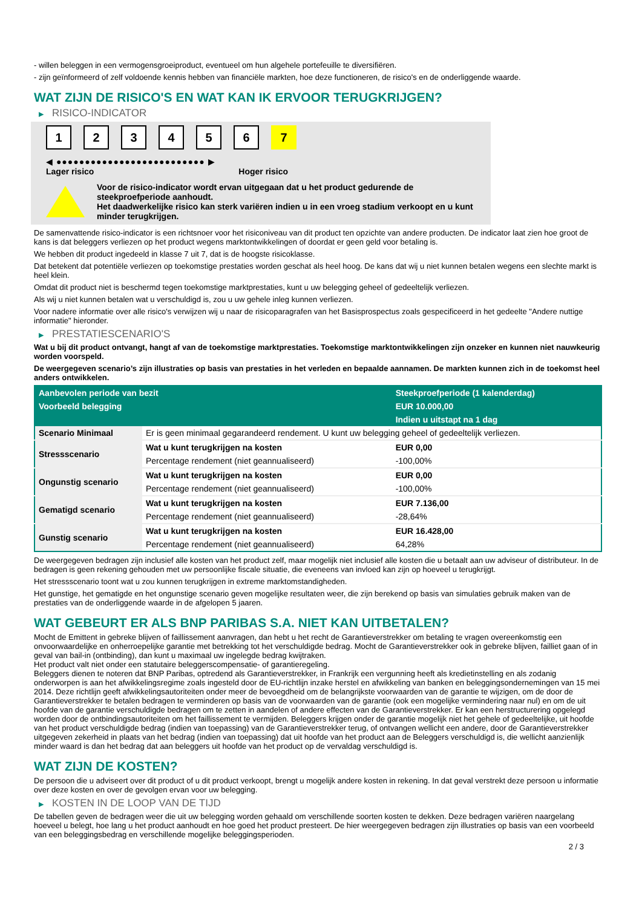- willen beleggen in een vermogensgroeiproduct, eventueel om hun algehele portefeuille te diversifiëren.
- zijn geïnformeerd of zelf voldoende kennis hebben van financiële markten, hoe deze functioneren, de risico's en de onderliggende waarde.
WAT ZIJN DE RISICO'S EN WAT KAN IK ERVOOR TERUGKRIJGEN?
▶ RISICO-INDICATOR
1 2 3 4 5 6 7
◀ ●●●●●●●●●●●●●●●●●●●●●●●●●● ▶
Lager risico Hoger risico
Voor de risico-indicator wordt ervan uitgegaan dat u het product gedurende de steekproefperiode aanhoudt.
Het daadwerkelijke risico kan sterk variëren indien u in een vroeg stadium verkoopt en u kunt minder terugkrijgen.
De samenvattende risico-indicator is een richtsnoer voor het risiconiveau van dit product ten opzichte van andere producten. De indicator laat zien hoe groot de kans is dat beleggers verliezen op het product wegens marktontwikkelingen of doordat er geen geld voor betaling is.
We hebben dit product ingedeeld in klasse 7 uit 7, dat is de hoogste risicoklasse.
Dat betekent dat potentiële verliezen op toekomstige prestaties worden geschat als heel hoog. De kans dat wij u niet kunnen betalen wegens een slechte markt is heel klein.
Omdat dit product niet is beschermd tegen toekomstige marktprestaties, kunt u uw belegging geheel of gedeeltelijk verliezen.
Als wij u niet kunnen betalen wat u verschuldigd is, zou u uw gehele inleg kunnen verliezen.
Voor nadere informatie over alle risico's verwijzen wij u naar de risicoparagrafen van het Basisprospectus zoals gespecificeerd in het gedeelte "Andere nuttige informatie" hieronder.
▶ PRESTATIESCENARIO'S
Wat u bij dit product ontvangt, hangt af van de toekomstige marktprestaties. Toekomstige marktontwikkelingen zijn onzeker en kunnen niet nauwkeurig worden voorspeld.
De weergegeven scenario’s zijn illustraties op basis van prestaties in het verleden en bepaalde aannamen. De markten kunnen zich in de toekomst heel anders ontwikkelen.
| Aanbevolen periode van bezit | | Steekproefperiode (1 kalenderdag) |
| --- | --- | --- |
| Voorbeeld belegging | | EUR 10.000,00 |
| | | Indien u uitstapt na 1 dag |
| Scenario Minimaal | Er is geen minimaal gegarandeerd rendement. U kunt uw belegging geheel of gedeeltelijk verliezen. | |
| Stressscenario | Wat u kunt terugkrijgen na kosten | EUR 0,00 |
| | Percentage rendement (niet geannualiseerd) | -100,00% |
| Ongunstig scenario | Wat u kunt terugkrijgen na kosten | EUR 0,00 |
| | Percentage rendement (niet geannualiseerd) | -100,00% |
| Gematigd scenario | Wat u kunt terugkrijgen na kosten | EUR 7.136,00 |
| | Percentage rendement (niet geannualiseerd) | -28,64% |
| Gunstig scenario | Wat u kunt terugkrijgen na kosten | EUR 16.428,00 |
| | Percentage rendement (niet geannualiseerd) | 64,28% |
De weergegeven bedragen zijn inclusief alle kosten van het product zelf, maar mogelijk niet inclusief alle kosten die u betaalt aan uw adviseur of distributeur. In de bedragen is geen rekening gehouden met uw persoonlijke fiscale situatie, die eveneens van invloed kan zijn op hoeveel u terugkrijgt.
Het stressscenario toont wat u zou kunnen terugkrijgen in extreme marktomstandigheden.
Het gunstige, het gematigde en het ongunstige scenario geven mogelijke resultaten weer, die zijn berekend op basis van simulaties gebruik maken van de prestaties van de onderliggende waarde in de afgelopen 5 jaaren.
WAT GEBEURT ER ALS BNP PARIBAS S.A. NIET KAN UITBETALEN?
Mocht de Emittent in gebreke blijven of faillissement aanvragen, dan hebt u het recht de Garantieverstrekker om betaling te vragen overeenkomstig een onvoorwaardelijke en onherroepelijke garantie met betrekking tot het verschuldigde bedrag. Mocht de Garantieverstrekker ook in gebreke blijven, failliet gaan of in geval van bail-in (ontbinding), dan kunt u maximaal uw ingelegde bedrag kwijtraken.
Het product valt niet onder een statutaire beleggerscompensatie- of garantieregeling.
Beleggers dienen te noteren dat BNP Paribas, optredend als Garantieverstrekker, in Frankrijk een vergunning heeft als kredietinstelling en als zodanig onderworpen is aan het afwikkelingsregime zoals ingesteld door de EU-richtlijn inzake herstel en afwikkeling van banken en beleggingsondernemingen van 15 mei 2014. Deze richtlijn geeft afwikkelingsautoriteiten onder meer de bevoegdheid om de belangrijkste voorwaarden van de garantie te wijzigen, om de door de Garantieverstrekker te betalen bedragen te verminderen op basis van de voorwaarden van de garantie (ook een mogelijke vermindering naar nul) en om de uit hoofde van de garantie verschuldigde bedragen om te zetten in aandelen of andere effecten van de Garantieverstrekker. Er kan een herstructurering opgelegd worden door de ontbindingsautoriteiten om het faillissement te vermijden. Beleggers krijgen onder de garantie mogelijk niet het gehele of gedeeltelijke, uit hoofde van het product verschuldigde bedrag (indien van toepassing) van de Garantieverstrekker terug, of ontvangen wellicht een andere, door de Garantieverstrekker uitgegeven zekerheid in plaats van het bedrag (indien van toepassing) dat uit hoofde van het product aan de Beleggers verschuldigd is, die wellicht aanzienlijk minder waard is dan het bedrag dat aan beleggers uit hoofde van het product op de vervaldag verschuldigd is.
WAT ZIJN DE KOSTEN?
De persoon die u adviseert over dit product of u dit product verkoopt, brengt u mogelijk andere kosten in rekening. In dat geval verstrekt deze persoon u informatie over deze kosten en over de gevolgen ervan voor uw belegging.
▶ KOSTEN IN DE LOOP VAN DE TIJD
De tabellen geven de bedragen weer die uit uw belegging worden gehaald om verschillende soorten kosten te dekken. Deze bedragen variëren naargelang hoeveel u belegt, hoe lang u het product aanhoudt en hoe goed het product presteert. De hier weergegeven bedragen zijn illustraties op basis van een voorbeeld van een beleggingsbedrag en verschillende mogelijke beleggingsperioden.
2 / 3